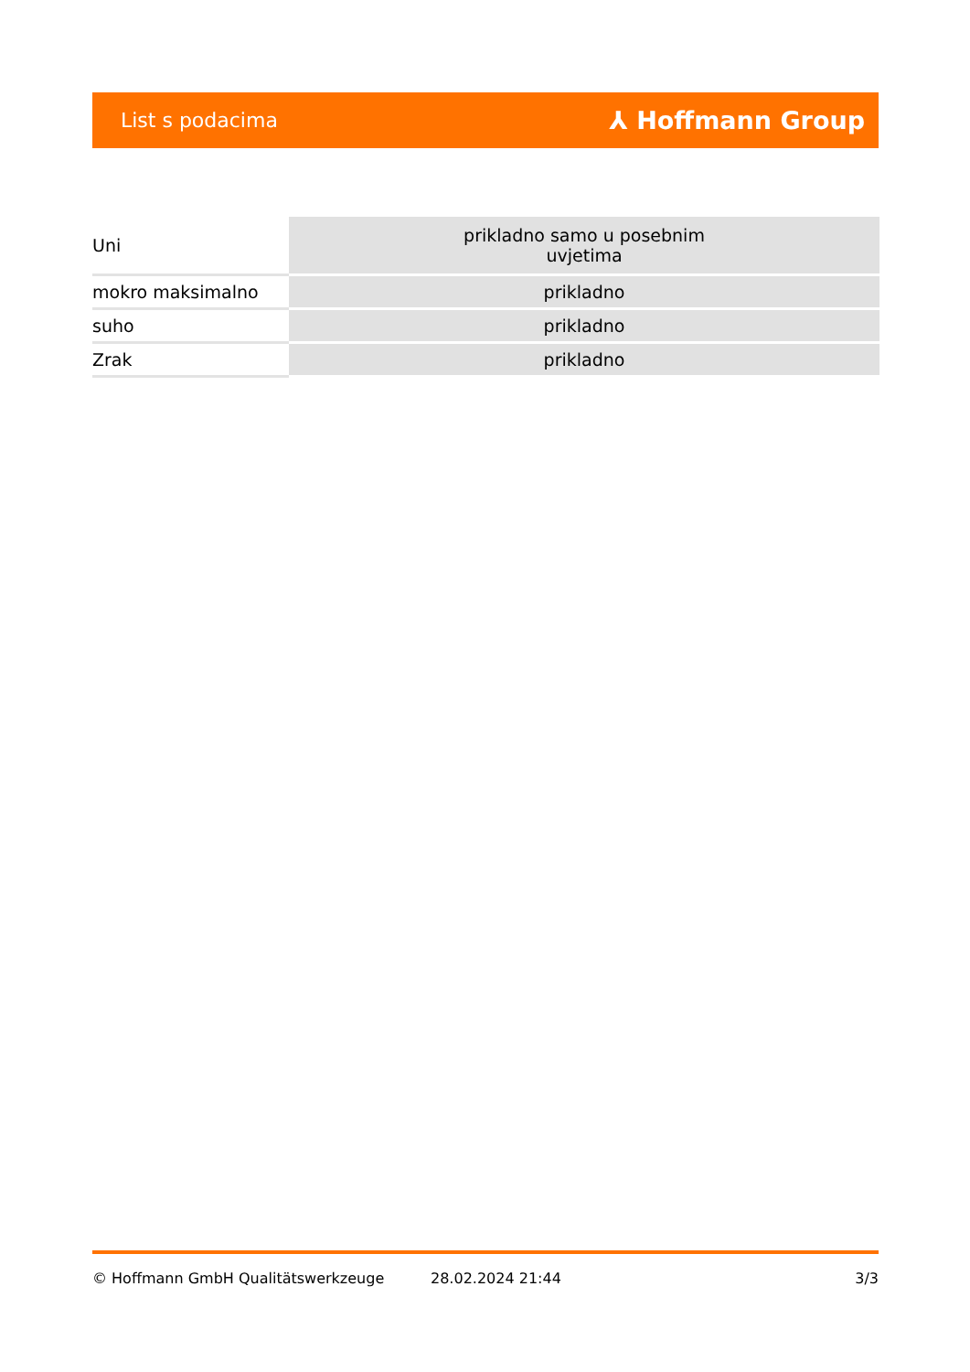List s podacima ⅄ Hoffmann Group
| Uni | prikladno samo u posebnim uvjetima |
| mokro maksimalno | prikladno |
| suho | prikladno |
| Zrak | prikladno |
© Hoffmann GmbH Qualitätswerkzeuge 28.02.2024 21:44 3/3